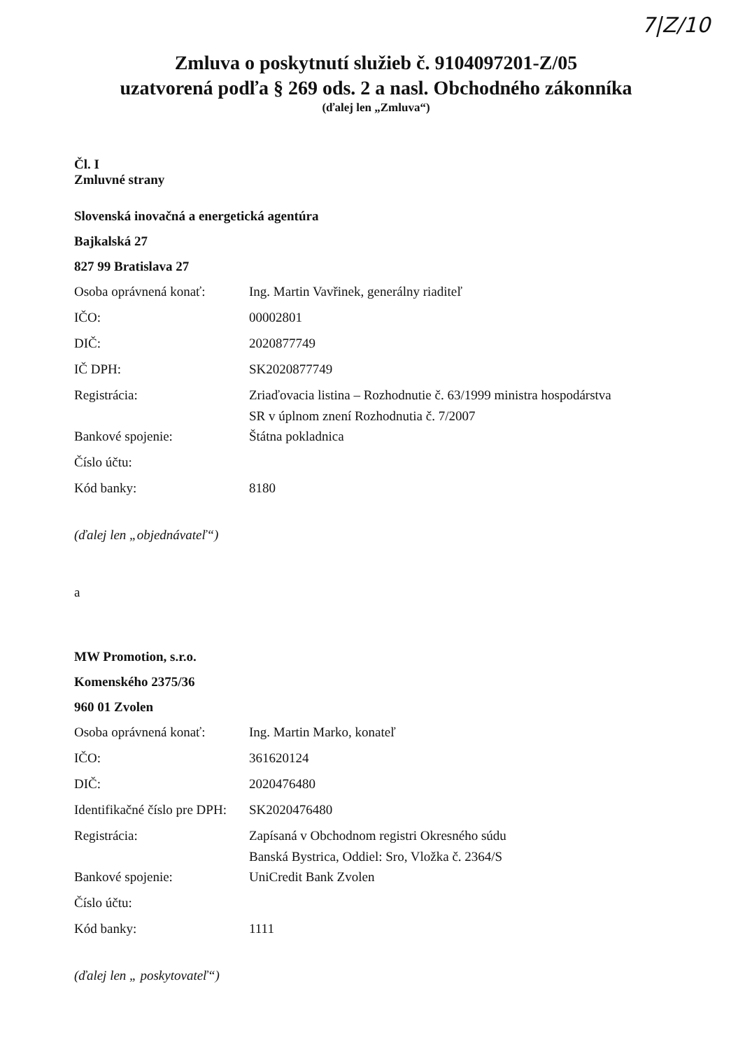7|Z/10
Zmluva o poskytnutí služieb č. 9104097201-Z/05
uzatvorená podľa § 269 ods. 2 a nasl. Obchodného zákonníka
(ďalej len „Zmluva“)
Čl. I
Zmluvné strany
Slovenská inovačná a energetická agentúra
Bajkalská 27
827 99 Bratislava 27
| Osoba oprávnená konať: | Ing. Martin Vavřinek, generálny riaditeľ |
| IČO: | 00002801 |
| DIČ: | 2020877749 |
| IČ DPH: | SK2020877749 |
| Registrácia: | Zriaďovacia listina – Rozhodnutie č. 63/1999 ministra hospodárstva SR v úplnom znení Rozhodnutia č. 7/2007 |
| Bankové spojenie: | Štátna pokladnica |
| Číslo účtu: | |
| Kód banky: | 8180 |
(ďalej len „objednávateľ“)
a
MW Promotion, s.r.o.
Komenského 2375/36
960 01 Zvolen
| Osoba oprávnená konať: | Ing. Martin Marko, konateľ |
| IČO: | 361620124 |
| DIČ: | 2020476480 |
| Identifikačné číslo pre DPH: | SK2020476480 |
| Registrácia: | Zapísaná v Obchodnom registri Okresného súdu Banská Bystrica, Oddiel: Sro, Vložka č. 2364/S |
| Bankové spojenie: | UniCredit Bank Zvolen |
| Číslo účtu: | |
| Kód banky: | 1111 |
(ďalej len „ poskytovateľ“)